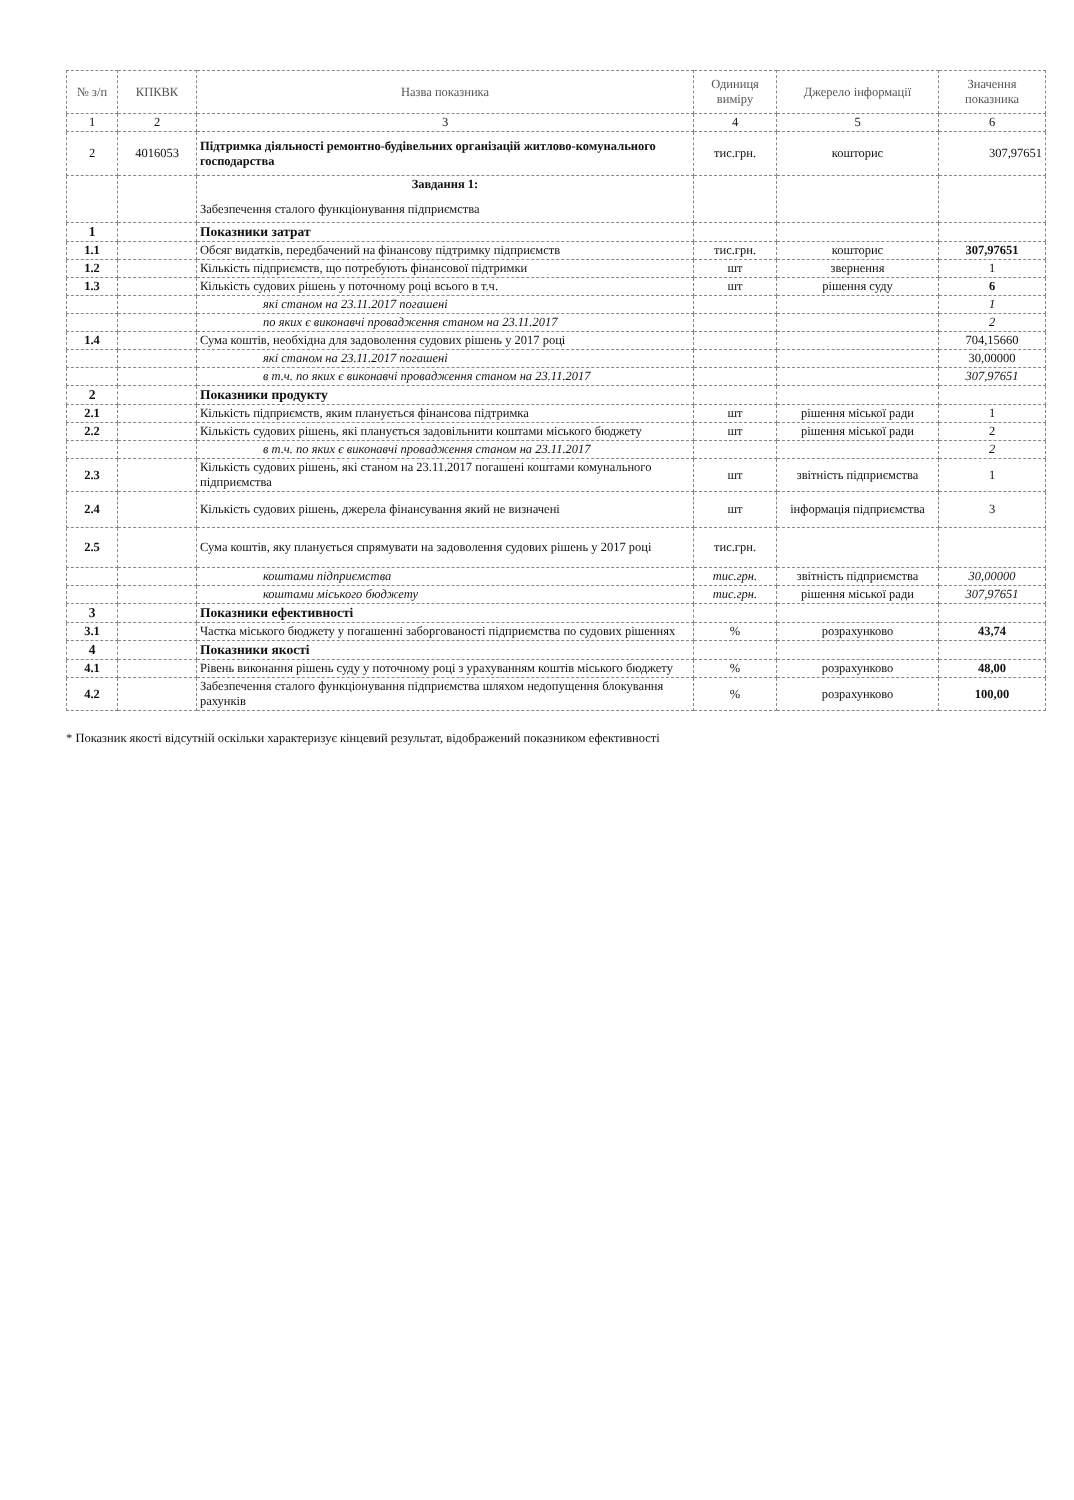| № з/п | КПКВК | Назва показника | Одиниця виміру | Джерело інформації | Значення показника |
| --- | --- | --- | --- | --- | --- |
| 1 | 2 | 3 | 4 | 5 | 6 |
| 2 | 4016053 | Підтримка діяльності ремонтно-будівельних організацій житлово-комунального господарства | тис.грн. | кошторис | 307,97651 |
| | | Завдання 1: Забезпечення сталого функціонування підприємства | | | |
| 1 | | Показники затрат | | | |
| 1.1 | | Обсяг видатків, передбачений на фінансову підтримку підприємств | тис.грн. | кошторис | 307,97651 |
| 1.2 | | Кількість підприємств, що потребують фінансової підтримки | шт | звернення | 1 |
| 1.3 | | Кількість судових рішень у поточному році всього в т.ч. | шт | рішення суду | 6 |
| | | які станом на 23.11.2017 погашені | | | 1 |
| | | по яких є виконавчі провадження станом на 23.11.2017 | | | 2 |
| 1.4 | | Сума коштів, необхідна для задоволення судових рішень у 2017 році | | | 704,15660 |
| | | які станом на 23.11.2017 погашені | | | 30,00000 |
| | | в т.ч. по яких є виконавчі провадження станом на 23.11.2017 | | | 307,97651 |
| 2 | | Показники продукту | | | |
| 2.1 | | Кількість підприємств, яким планується фінансова підтримка | шт | рішення міської ради | 1 |
| 2.2 | | Кількість судових рішень, які планується задовільнити коштами міського бюджету | шт | рішення міської ради | 2 |
| | | в т.ч. по яких є виконавчі провадження станом на 23.11.2017 | | | 2 |
| 2.3 | | Кількість судових рішень, які станом на 23.11.2017 погашені коштами комунального підприємства | шт | звітність підприємства | 1 |
| 2.4 | | Кількість судових рішень, джерела фінансування який не визначені | шт | інформація підприємства | 3 |
| 2.5 | | Сума коштів, яку планується спрямувати на задоволення судових рішень у 2017 році | тис.грн. | | |
| | | коштами підприємства | тис.грн. | звітність підприємства | 30,00000 |
| | | коштами міського бюджету | тис.грн. | рішення міської ради | 307,97651 |
| 3 | | Показники ефективності | | | |
| 3.1 | | Частка міського бюджету у погашенні заборгованості підприємства по судових рішеннях | % | розрахунково | 43,74 |
| 4 | | Показники якості | | | |
| 4.1 | | Рівень виконання рішень суду у поточному році з урахуванням коштів міського бюджету | % | розрахунково | 48,00 |
| 4.2 | | Забезпечення сталого функціонування підприємства шляхом недопущення блокування рахунків | % | розрахунково | 100,00 |
* Показник якості відсутній оскільки характеризує кінцевий результат, відображений показником ефективності